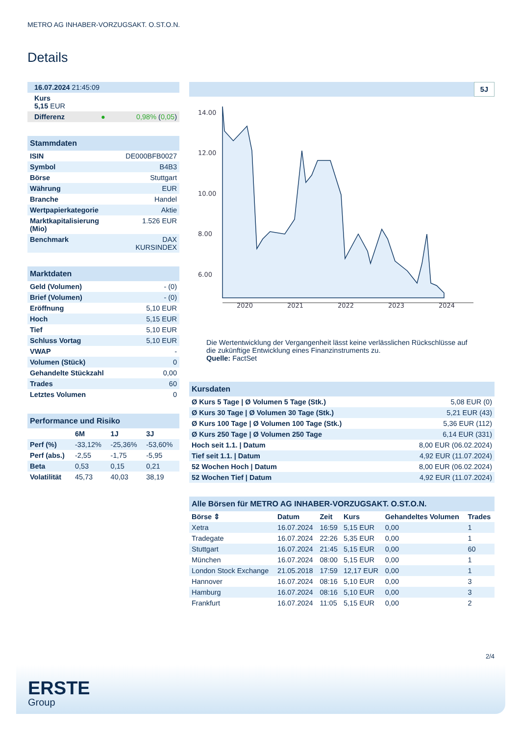METRO AG INHABER-VORZUGSAKT. O.ST.O.N.
Details
| 16.07.2024 21:45:09 | |
| Kurs 5,15 EUR | |
| Differenz ● | 0,98% ( 0,05 ) |
| Stammdaten | |
| ISIN | DE000BFB0027 |
| Symbol | B4B3 |
| Börse | Stuttgart |
| Währung | EUR |
| Branche | Handel |
| Wertpapierkategorie | Aktie |
| Marktkapitalisierung (Mio) | 1.526 EUR |
| Benchmark | DAX KURSINDEX |
| Marktdaten | |
| Geld (Volumen) | - (0) |
| Brief (Volumen) | - (0) |
| Eröffnung | 5,10 EUR |
| Hoch | 5,15 EUR |
| Tief | 5,10 EUR |
| Schluss Vortag | 5,10 EUR |
| VWAP | - |
| Volumen (Stück) | 0 |
| Gehandelte Stückzahl | 0,00 |
| Trades | 60 |
| Letztes Volumen | 0 |
| Performance und Risiko | | | |
| | 6M | 1J | 3J |
| Perf (%) | -33,12% | -25,36% | -53,60% |
| Perf (abs.) | -2,55 | -1,75 | -5,95 |
| Beta | 0,53 | 0,15 | 0,21 |
| Volatilität | 45,73 | 40,03 | 38,19 |
5J
14.00
12.00
10.00
8.00
6.00
2020
2021
2022
2023
2024
Die Wertentwicklung der Vergangenheit lässt keine verlässlichen Rückschlüsse auf die zukünftige Entwicklung eines Finanzinstruments zu.
Quelle: FactSet
| Kursdaten | |
| Ø Kurs 5 Tage / Ø Volumen 5 Tage (Stk.) | 5,08 EUR (0) |
| Ø Kurs 30 Tage / Ø Volumen 30 Tage (Stk.) | 5,21 EUR (43) |
| Ø Kurs 100 Tage / Ø Volumen 100 Tage (Stk.) | 5,36 EUR (112) |
| Ø Kurs 250 Tage / Ø Volumen 250 Tage | 6,14 EUR (331) |
| Hoch seit 1.1. / Datum | 8,00 EUR (06.02.2024) |
| Tief seit 1.1. / Datum | 4,92 EUR (11.07.2024) |
| 52 Wochen Hoch / Datum | 8,00 EUR (06.02.2024) |
| 52 Wochen Tief / Datum | 4,92 EUR (11.07.2024) |
| Alle Börsen für METRO AG INHABER-VORZUGSAKT. O.ST.O.N. | | | | | |
| Börse ⇕ | Datum | Zeit | Kurs | Gehandeltes Volumen | Trades |
| Xetra | 16.07.2024 | 16:59 | 5,15 EUR | 0,00 | 1 |
| Tradegate | 16.07.2024 | 22:26 | 5,35 EUR | 0,00 | 1 |
| Stuttgart | 16.07.2024 | 21:45 | 5,15 EUR | 0,00 | 60 |
| München | 16.07.2024 | 08:00 | 5,15 EUR | 0,00 | 1 |
| London Stock Exchange | 21.05.2018 | 17:59 | 12,17 EUR | 0,00 | 1 |
| Hannover | 16.07.2024 | 08:16 | 5,10 EUR | 0,00 | 3 |
| Hamburg | 16.07.2024 | 08:16 | 5,10 EUR | 0,00 | 3 |
| Frankfurt | 16.07.2024 | 11:05 | 5,15 EUR | 0,00 | 2 |
2/4
ERSTE
Group